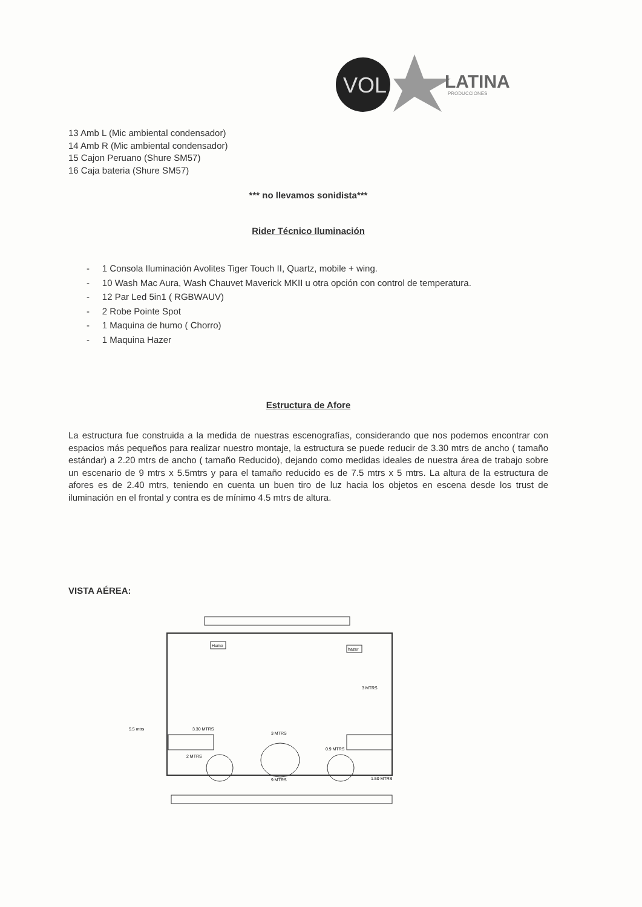VOL
LATINA
PRODUCCIONES
13 Amb L (Mic ambiental condensador)
14 Amb R (Mic ambiental condensador)
15 Cajon Peruano (Shure SM57)
16 Caja bateria (Shure SM57)
*** no llevamos sonidista***
Rider Técnico Iluminación
- 1 Consola Iluminación Avolites Tiger Touch II, Quartz, mobile + wing.
- 10 Wash Mac Aura, Wash Chauvet Maverick MKII u otra opción con control de temperatura.
- 12 Par Led 5in1 ( RGBWAUV)
- 2 Robe Pointe Spot
- 1 Maquina de humo ( Chorro)
- 1 Maquina Hazer
Estructura de Afore
La estructura fue construida a la medida de nuestras escenografías, considerando que nos podemos encontrar con espacios más pequeños para realizar nuestro montaje, la estructura se puede reducir de 3.30 mtrs de ancho ( tamaño estándar) a 2.20 mtrs de ancho ( tamaño Reducido), dejando como medidas ideales de nuestra área de trabajo sobre un escenario de 9 mtrs x 5.5mtrs y para el tamaño reducido es de 7.5 mtrs x 5 mtrs. La altura de la estructura de afores es de 2.40 mtrs, teniendo en cuenta un buen tiro de luz hacia los objetos en escena desde los trust de iluminación en el frontal y contra es de mínimo 4.5 mtrs de altura.
VISTA AÉREA:
Humo
hazer
3 MTRS
5.5 mtrs
3.30 MTRS
3 MTRS
0.9 MTRS
2 MTRS
1.50 MTRS
9 MTRS